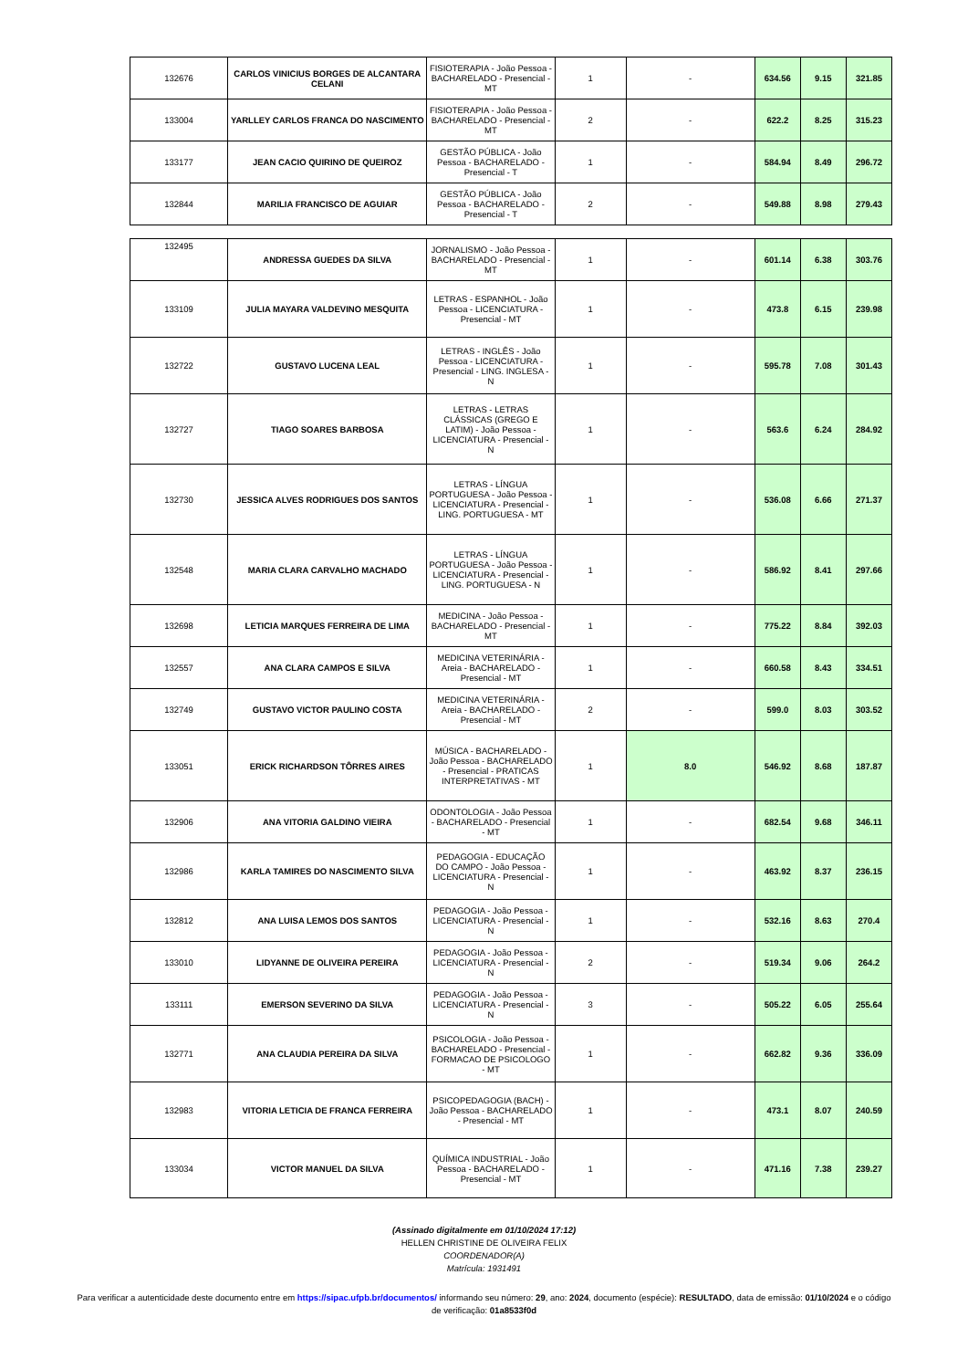| 132676 | CARLOS VINICIUS BORGES DE ALCANTARA CELANI | FISIOTERAPIA - João Pessoa - BACHARELADO - Presencial - MT | 1 | - | 634.56 | 9.15 | 321.85 |
| 133004 | YARLLEY CARLOS FRANCA DO NASCIMENTO | FISIOTERAPIA - João Pessoa - BACHARELADO - Presencial - MT | 2 | - | 622.2 | 8.25 | 315.23 |
| 133177 | JEAN CACIO QUIRINO DE QUEIROZ | GESTÃO PÚBLICA - João Pessoa - BACHARELADO - Presencial - T | 1 | - | 584.94 | 8.49 | 296.72 |
| 132844 | MARILIA FRANCISCO DE AGUIAR | GESTÃO PÚBLICA - João Pessoa - BACHARELADO - Presencial - T | 2 | - | 549.88 | 8.98 | 279.43 |
| 132495 | ANDRESSA GUEDES DA SILVA | JORNALISMO - João Pessoa - BACHARELADO - Presencial - MT | 1 | - | 601.14 | 6.38 | 303.76 |
| 133109 | JULIA MAYARA VALDEVINO MESQUITA | LETRAS - ESPANHOL - João Pessoa - LICENCIATURA - Presencial - MT | 1 | - | 473.8 | 6.15 | 239.98 |
| 132722 | GUSTAVO LUCENA LEAL | LETRAS - INGLÊS - João Pessoa - LICENCIATURA - Presencial - LING. INGLESA - N | 1 | - | 595.78 | 7.08 | 301.43 |
| 132727 | TIAGO SOARES BARBOSA | LETRAS - LETRAS CLÁSSICAS (GREGO E LATIM) - João Pessoa - LICENCIATURA - Presencial - N | 1 | - | 563.6 | 6.24 | 284.92 |
| 132730 | JESSICA ALVES RODRIGUES DOS SANTOS | LETRAS - LÍNGUA PORTUGUESA - João Pessoa - LICENCIATURA - Presencial - LING. PORTUGUESA - MT | 1 | - | 536.08 | 6.66 | 271.37 |
| 132548 | MARIA CLARA CARVALHO MACHADO | LETRAS - LÍNGUA PORTUGUESA - João Pessoa - LICENCIATURA - Presencial - LING. PORTUGUESA - N | 1 | - | 586.92 | 8.41 | 297.66 |
| 132698 | LETICIA MARQUES FERREIRA DE LIMA | MEDICINA - João Pessoa - BACHARELADO - Presencial - MT | 1 | - | 775.22 | 8.84 | 392.03 |
| 132557 | ANA CLARA CAMPOS E SILVA | MEDICINA VETERINÁRIA - Areia - BACHARELADO - Presencial - MT | 1 | - | 660.58 | 8.43 | 334.51 |
| 132749 | GUSTAVO VICTOR PAULINO COSTA | MEDICINA VETERINÁRIA - Areia - BACHARELADO - Presencial - MT | 2 | - | 599.0 | 8.03 | 303.52 |
| 133051 | ERICK RICHARDSON TÔRRES AIRES | MÚSICA - BACHARELADO - João Pessoa - BACHARELADO - Presencial - PRATICAS INTERPRETATIVAS - MT | 1 | 8.0 | 546.92 | 8.68 | 187.87 |
| 132906 | ANA VITORIA GALDINO VIEIRA | ODONTOLOGIA - João Pessoa - BACHARELADO - Presencial - MT | 1 | - | 682.54 | 9.68 | 346.11 |
| 132986 | KARLA TAMIRES DO NASCIMENTO SILVA | PEDAGOGIA - EDUCAÇÃO DO CAMPO - João Pessoa - LICENCIATURA - Presencial - N | 1 | - | 463.92 | 8.37 | 236.15 |
| 132812 | ANA LUISA LEMOS DOS SANTOS | PEDAGOGIA - João Pessoa - LICENCIATURA - Presencial - N | 1 | - | 532.16 | 8.63 | 270.4 |
| 133010 | LIDYANNE DE OLIVEIRA PEREIRA | PEDAGOGIA - João Pessoa - LICENCIATURA - Presencial - N | 2 | - | 519.34 | 9.06 | 264.2 |
| 133111 | EMERSON SEVERINO DA SILVA | PEDAGOGIA - João Pessoa - LICENCIATURA - Presencial - N | 3 | - | 505.22 | 6.05 | 255.64 |
| 132771 | ANA CLAUDIA PEREIRA DA SILVA | PSICOLOGIA - João Pessoa - BACHARELADO - Presencial - FORMACAO DE PSICOLOGO - MT | 1 | - | 662.82 | 9.36 | 336.09 |
| 132983 | VITORIA LETICIA DE FRANCA FERREIRA | PSICOPEDAGOGIA (BACH) - João Pessoa - BACHARELADO - Presencial - MT | 1 | - | 473.1 | 8.07 | 240.59 |
| 133034 | VICTOR MANUEL DA SILVA | QUÍMICA INDUSTRIAL - João Pessoa - BACHARELADO - Presencial - MT | 1 | - | 471.16 | 7.38 | 239.27 |
(Assinado digitalmente em 01/10/2024 17:12)
HELLEN CHRISTINE DE OLIVEIRA FELIX
COORDENADOR(A)
Matrícula: 1931491
Para verificar a autenticidade deste documento entre em https://sipac.ufpb.br/documentos/ informando seu número: 29, ano: 2024, documento (espécie): RESULTADO, data de emissão: 01/10/2024 e o código de verificação: 01a8533f0d